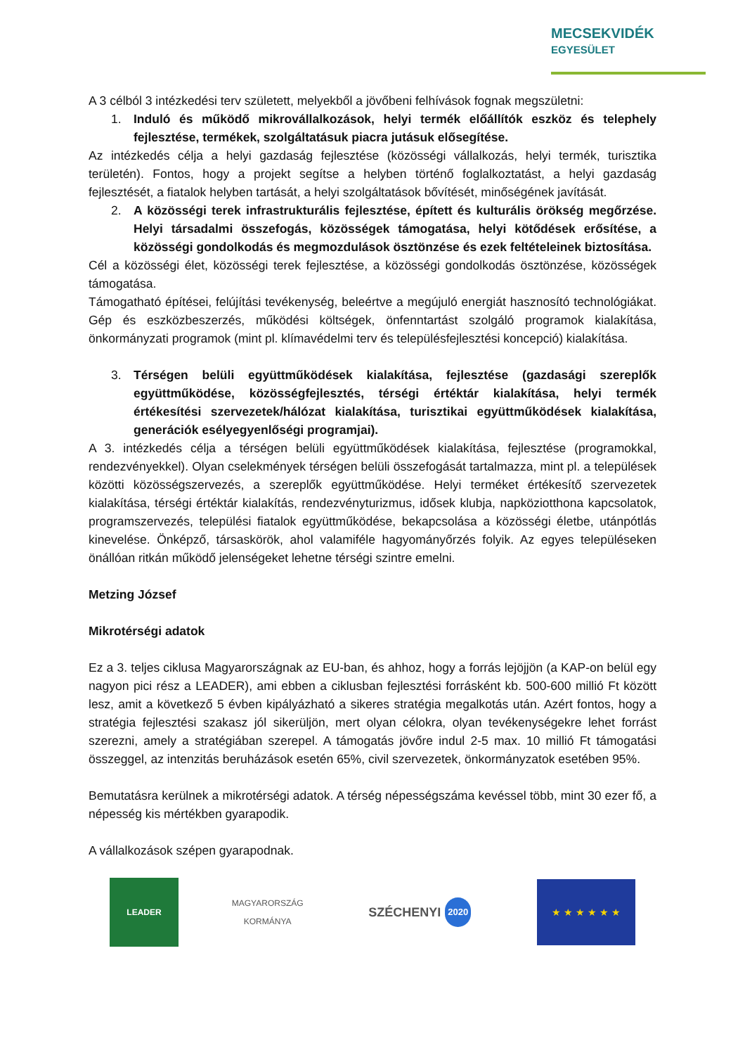MECSEKVIDÉK
EGYESÜLET
A 3 célból 3 intézkedési terv született, melyekből a jövőbeni felhívások fognak megszületni:
1. Induló és működő mikrovállalkozások, helyi termék előállítók eszköz és telephely fejlesztése, termékek, szolgáltatásuk piacra jutásuk elősegítése.
Az intézkedés célja a helyi gazdaság fejlesztése (közösségi vállalkozás, helyi termék, turisztika területén). Fontos, hogy a projekt segítse a helyben történő foglalkoztatást, a helyi gazdaság fejlesztését, a fiatalok helyben tartását, a helyi szolgáltatások bővítését, minőségének javítását.
2. A közösségi terek infrastrukturális fejlesztése, épített és kulturális örökség megőrzése. Helyi társadalmi összefogás, közösségek támogatása, helyi kötődések erősítése, a közösségi gondolkodás és megmozdulások ösztönzése és ezek feltételeinek biztosítása.
Cél a közösségi élet, közösségi terek fejlesztése, a közösségi gondolkodás ösztönzése, közösségek támogatása.
Támogatható építései, felújítási tevékenység, beleértve a megújuló energiát hasznosító technológiákat. Gép és eszközbeszerzés, működési költségek, önfenntartást szolgáló programok kialakítása, önkormányzati programok (mint pl. klímavédelmi terv és településfejlesztési koncepció) kialakítása.
3. Térségen belüli együttműködések kialakítása, fejlesztése (gazdasági szereplők együttműködése, közösségfejlesztés, térségi értéktár kialakítása, helyi termék értékesítési szervezetek/hálózat kialakítása, turisztikai együttműködések kialakítása, generációk esélyegyenlőségi programjai).
A 3. intézkedés célja a térségen belüli együttműködések kialakítása, fejlesztése (programokkal, rendezvényekkel). Olyan cselekmények térségen belüli összefogását tartalmazza, mint pl. a települések közötti közösségszervezés, a szereplők együttműködése. Helyi terméket értékesítő szervezetek kialakítása, térségi értéktár kialakítás, rendezvényturizmus, idősek klubja, napköziotthona kapcsolatok, programszervezés, települési fiatalok együttműködése, bekapcsolása a közösségi életbe, utánpótlás kinevelése. Önképző, társaskörök, ahol valamiféle hagyományőrzés folyik. Az egyes településeken önállóan ritkán működő jelenségeket lehetne térségi szintre emelni.
Metzing József
Mikrotérségi adatok
Ez a 3. teljes ciklusa Magyarországnak az EU-ban, és ahhoz, hogy a forrás lejöjjön (a KAP-on belül egy nagyon pici rész a LEADER), ami ebben a ciklusban fejlesztési forrásként kb. 500-600 millió Ft között lesz, amit a következő 5 évben kipályázható a sikeres stratégia megalkotás után. Azért fontos, hogy a stratégia fejlesztési szakasz jól sikerüljön, mert olyan célokra, olyan tevékenységekre lehet forrást szerezni, amely a stratégiában szerepel. A támogatás jövőre indul 2-5 max. 10 millió Ft támogatási összeggel, az intenzitás beruházások esetén 65%, civil szervezetek, önkormányzatok esetében 95%.
Bemutatásra kerülnek a mikrotérségi adatok. A térség népességszáma kevéssel több, mint 30 ezer fő, a népesség kis mértékben gyarapodik.
A vállalkozások szépen gyarapodnak.
LEADER
MAGYARORSZÁG
KORMÁNYA
SZÉCHENYI 2020
★ ★ ★ ★ ★ ★